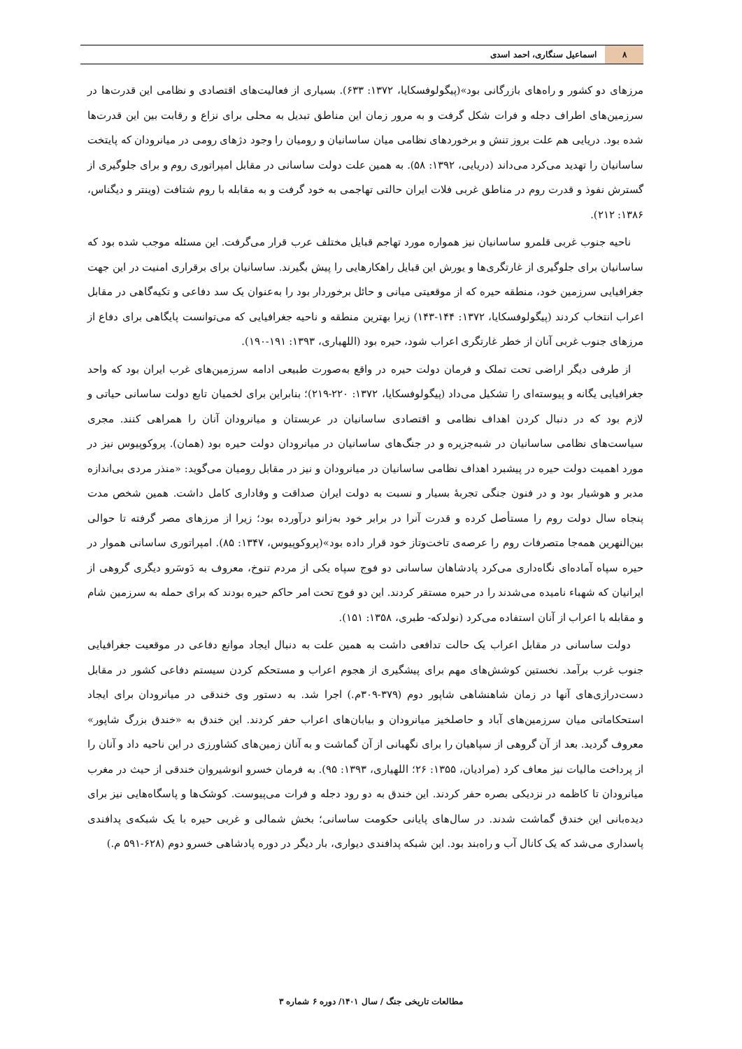۸ اسماعیل سنگاری، احمد اسدی
مرزهای دو کشور و راه‌های بازرگانی بود»(پیگولوفسکایا، ۱۳۷۲: ۶۳۳). بسیاری از فعالیت‌های اقتصادی و نظامی این قدرت‌ها در سرزمین‌های اطراف دجله و فرات شکل گرفت و به مرور زمان این مناطق تبدیل به محلی برای نزاع و رقابت بین این قدرت‌ها شده بود. دریایی هم علت بروز تنش و برخوردهای نظامی میان ساسانیان و رومیان را وجود دژهای رومی در میانرودان که پایتخت ساسانیان را تهدید می‌کرد می‌داند (دریایی، ۱۳۹۲: ۵۸). به همین علت دولت ساسانی در مقابل امپراتوری روم و برای جلوگیری از گسترش نفوذ و قدرت روم در مناطق غربی فلات ایران حالتی تهاجمی به خود گرفت و به مقابله با روم شتافت (وینتر و دیگناس، ۱۳۸۶: ۲۱۲).
ناحیه جنوب غربی قلمرو ساسانیان نیز همواره مورد تهاجم قبایل مختلف عرب قرار می‌گرفت. این مسئله موجب شده بود که ساسانیان برای جلوگیری از غارتگری‌ها و یورش این قبایل راهکارهایی را پیش بگیرند. ساسانیان برای برقراری امنیت در این جهت جغرافیایی سرزمین خود، منطقه حیره که از موقعیتی میانی و حائل برخوردار بود را به‌عنوان یک سد دفاعی و تکیه‌گاهی در مقابل اعراب انتخاب کردند (پیگولوفسکایا، ۱۳۷۲: ۱۴۴-۱۴۳) زیرا بهترین منطقه و ناحیه جغرافیایی که می‌توانست پایگاهی برای دفاع از مرزهای جنوب غربی آنان از خطر غارتگری اعراب شود، حیره بود (اللهیاری، ۱۳۹۳: ۱۹۱-۱۹۰).
از طرفی دیگر اراضی تحت تملک و فرمان دولت حیره در واقع به‌صورت طبیعی ادامه سرزمین‌های غرب ایران بود که واحد جغرافیایی یگانه و پیوسته‌ای را تشکیل می‌داد (پیگولوفسکایا، ۱۳۷۲: ۲۲۰-۲۱۹)؛ بنابراین برای لخمیان تابع دولت ساسانی حیاتی و لازم بود که در دنبال کردن اهداف نظامی و اقتصادی ساسانیان در عربستان و میانرودان آنان را همراهی کنند. مجری سیاست‌های نظامی ساسانیان در شبه‌جزیره و در جنگ‌های ساسانیان در میانرودان دولت حیره بود (همان). پروکوپیوس نیز در مورد اهمیت دولت حیره در پیشبرد اهداف نظامی ساسانیان در میانرودان و نیز در مقابل رومیان می‌گوید: «منذر مردی بی‌اندازه مدبر و هوشیار بود و در فنون جنگی تجربهٔ بسیار و نسبت به دولت ایران صداقت و وفاداری کامل داشت. همین شخص مدت پنجاه سال دولت روم را مستأصل کرده و قدرت آنرا در برابر خود به‌زانو درآورده بود؛ زیرا از مرزهای مصر گرفته تا حوالی بین‌النهرین همه‌جا متصرفات روم را عرصه‌ی تاخت‌وتاز خود قرار داده بود»(پروکوپیوس، ۱۳۴۷: ۸۵). امپراتوری ساسانی هموار در حیره سپاه آماده‌ای نگاه‌داری می‌کرد پادشاهان ساسانی دو فوج سپاه یکی از مردم تنوخ، معروف به دَوسَرو دیگری گروهی از ایرانیان که شهباء نامیده می‌شدند را در حیره مستقر کردند. این دو فوج تحت امر حاکم حیره بودند که برای حمله به سرزمین شام و مقابله با اعراب از آنان استفاده می‌کرد (نولدکه- طبری، ۱۳۵۸: ۱۵۱).
دولت ساسانی در مقابل اعراب یک حالت تدافعی داشت به همین علت به دنبال ایجاد موانع دفاعی در موقعیت جغرافیایی جنوب غرب برآمد. نخستین کوشش‌های مهم برای پیشگیری از هجوم اعراب و مستحکم کردن سیستم دفاعی کشور در مقابل دست‌درازی‌های آنها در زمان شاهنشاهی شاپور دوم (۳۷۹-۳۰۹م.) اجرا شد. به دستور وی خندقی در میانرودان برای ایجاد استحکاماتی میان سرزمین‌های آباد و حاصلخیز میانرودان و بیابان‌های اعراب حفر کردند. این خندق به «خندق بزرگ شاپور» معروف گردید. بعد از آن گروهی از سپاهیان را برای نگهبانی از آن گماشت و به آنان زمین‌های کشاورزی در این ناحیه داد و آنان را از پرداخت مالیات نیز معاف کرد (مرادیان، ۱۳۵۵: ۲۶؛ اللهیاری، ۱۳۹۳: ۹۵). به فرمان خسرو انوشیروان خندقی از حیث در مغرب میانرودان تا کاظمه در نزدیکی بصره حفر کردند. این خندق به دو رود دجله و فرات می‌پیوست. کوشک‌ها و پاسگاه‌هایی نیز برای دیده‌بانی این خندق گماشت شدند. در سال‌های پایانی حکومت ساسانی؛ بخش شمالی و غربی حیره با یک شبکه‌ی پدافندی پاسداری می‌شد که یک کانال آب و راه‌بند بود. این شبکه پدافندی دیواری، بار دیگر در دوره پادشاهی خسرو دوم (۶۲۸-۵۹۱ م.)
مطالعات تاریخی جنگ / سال ۱۴۰۱/ دوره ۶ شماره ۳